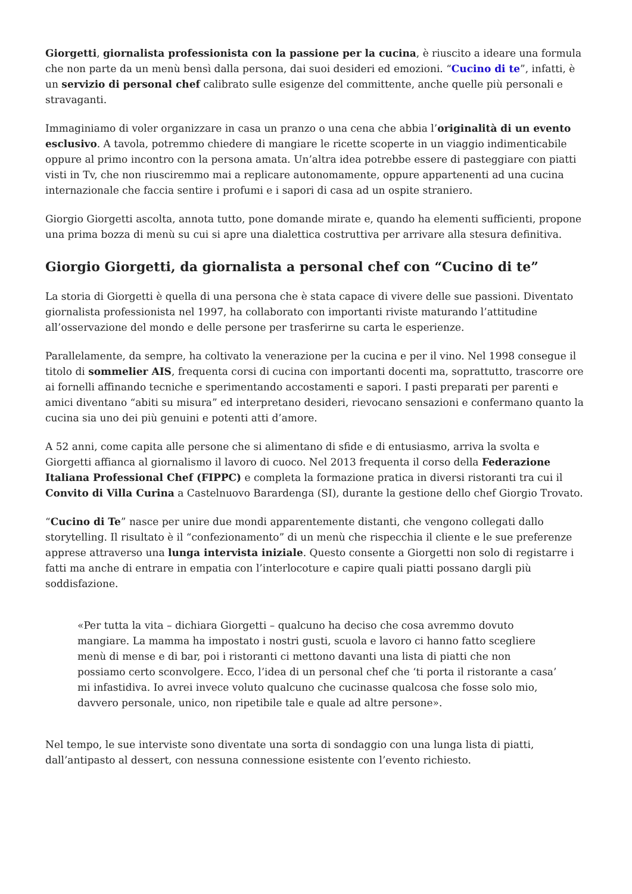Giorgetti, giornalista professionista con la passione per la cucina, è riuscito a ideare una formula che non parte da un menù bensì dalla persona, dai suoi desideri ed emozioni. “Cucino di te”, infatti, è un servizio di personal chef calibrato sulle esigenze del committente, anche quelle più personali e stravaganti.
Immaginiamo di voler organizzare in casa un pranzo o una cena che abbia l’originalità di un evento esclusivo. A tavola, potremmo chiedere di mangiare le ricette scoperte in un viaggio indimenticabile oppure al primo incontro con la persona amata. Un’altra idea potrebbe essere di pasteggiare con piatti visti in Tv, che non riusciremmo mai a replicare autonomamente, oppure appartenenti ad una cucina internazionale che faccia sentire i profumi e i sapori di casa ad un ospite straniero.
Giorgio Giorgetti ascolta, annota tutto, pone domande mirate e, quando ha elementi sufficienti, propone una prima bozza di menù su cui si apre una dialettica costruttiva per arrivare alla stesura definitiva.
Giorgio Giorgetti, da giornalista a personal chef con “Cucino di te”
La storia di Giorgetti è quella di una persona che è stata capace di vivere delle sue passioni. Diventato giornalista professionista nel 1997, ha collaborato con importanti riviste maturando l’attitudine all’osservazione del mondo e delle persone per trasferirne su carta le esperienze.
Parallelamente, da sempre, ha coltivato la venerazione per la cucina e per il vino. Nel 1998 consegue il titolo di sommelier AIS, frequenta corsi di cucina con importanti docenti ma, soprattutto, trascorre ore ai fornelli affinando tecniche e sperimentando accostamenti e sapori. I pasti preparati per parenti e amici diventano “abiti su misura” ed interpretano desideri, rievocano sensazioni e confermano quanto la cucina sia uno dei più genuini e potenti atti d’amore.
A 52 anni, come capita alle persone che si alimentano di sfide e di entusiasmo, arriva la svolta e Giorgetti affianca al giornalismo il lavoro di cuoco. Nel 2013 frequenta il corso della Federazione Italiana Professional Chef (FIPPC) e completa la formazione pratica in diversi ristoranti tra cui il Convito di Villa Curina a Castelnuovo Barardenga (SI), durante la gestione dello chef Giorgio Trovato.
“Cucino di Te” nasce per unire due mondi apparentemente distanti, che vengono collegati dallo storytelling. Il risultato è il “confezionamento” di un menù che rispecchia il cliente e le sue preferenze apprese attraverso una lunga intervista iniziale. Questo consente a Giorgetti non solo di registarre i fatti ma anche di entrare in empatia con l’interlocoture e capire quali piatti possano dargli più soddisfazione.
«Per tutta la vita – dichiara Giorgetti – qualcuno ha deciso che cosa avremmo dovuto mangiare. La mamma ha impostato i nostri gusti, scuola e lavoro ci hanno fatto scegliere menù di mense e di bar, poi i ristoranti ci mettono davanti una lista di piatti che non possiamo certo sconvolgere. Ecco, l’idea di un personal chef che ‘ti porta il ristorante a casa’ mi infastidiva. Io avrei invece voluto qualcuno che cucinasse qualcosa che fosse solo mio, davvero personale, unico, non ripetibile tale e quale ad altre persone».
Nel tempo, le sue interviste sono diventate una sorta di sondaggio con una lunga lista di piatti, dall’antipasto al dessert, con nessuna connessione esistente con l’evento richiesto.